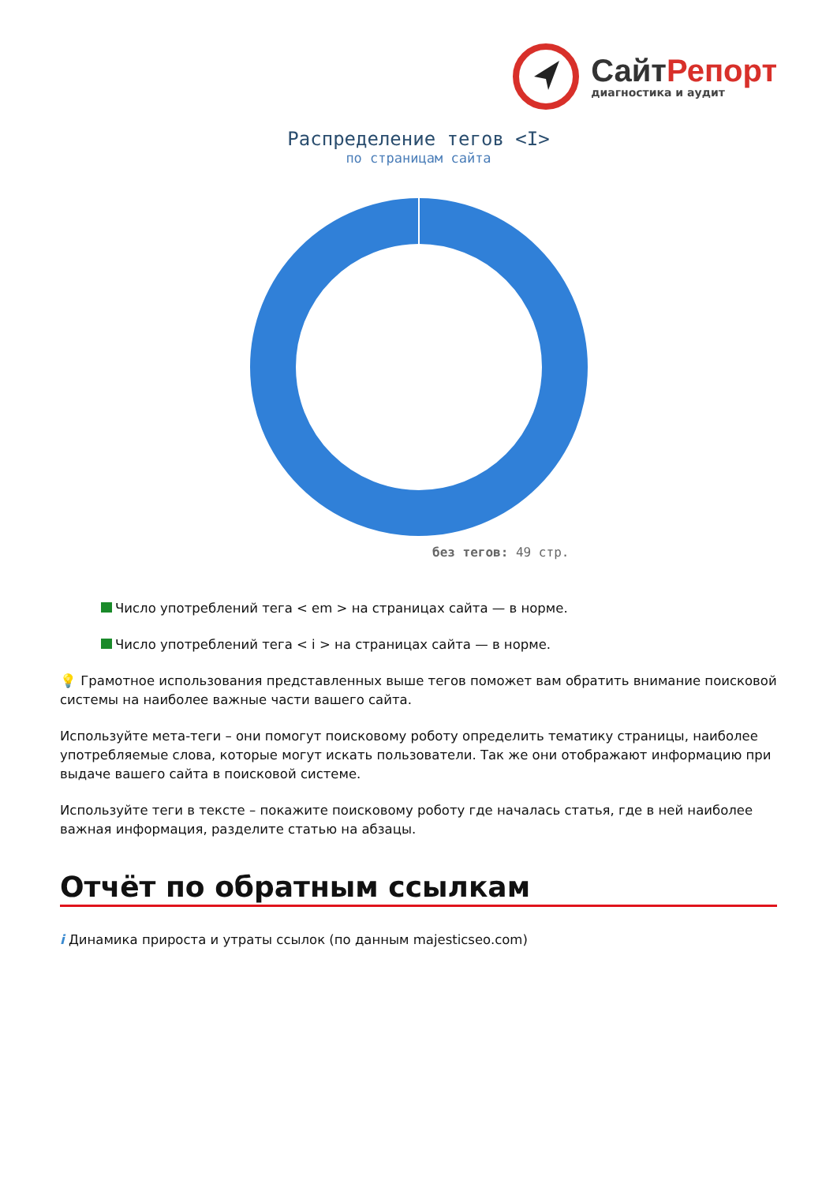СайтРепорт
диагностика и аудит
Распределение тегов <I>
по страницам сайта
без тегов: 49 стр.
Число употреблений тега < em > на страницах сайта — в норме.
Число употреблений тега < i > на страницах сайта — в норме.
💡 Грамотное использования представленных выше тегов поможет вам обратить внимание поисковой системы на наиболее важные части вашего сайта.
Используйте мета-теги – они помогут поисковому роботу определить тематику страницы, наиболее употребляемые слова, которые могут искать пользователи. Так же они отображают информацию при выдаче вашего сайта в поисковой системе.
Используйте теги в тексте – покажите поисковому роботу где началась статья, где в ней наиболее важная информация, разделите статью на абзацы.
Отчёт по обратным ссылкам
i Динамика прироста и утраты ссылок (по данным majesticseo.com)